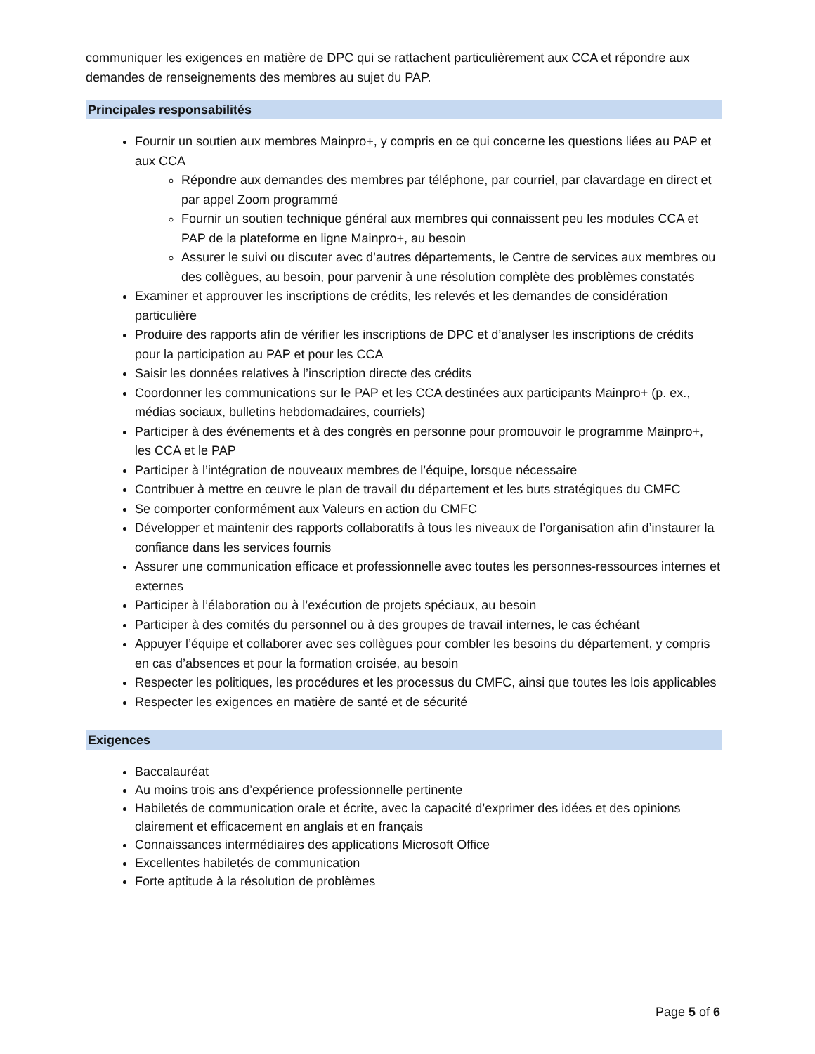communiquer les exigences en matière de DPC qui se rattachent particulièrement aux CCA et répondre aux demandes de renseignements des membres au sujet du PAP.
Principales responsabilités
Fournir un soutien aux membres Mainpro+, y compris en ce qui concerne les questions liées au PAP et aux CCA
Répondre aux demandes des membres par téléphone, par courriel, par clavardage en direct et par appel Zoom programmé
Fournir un soutien technique général aux membres qui connaissent peu les modules CCA et PAP de la plateforme en ligne Mainpro+, au besoin
Assurer le suivi ou discuter avec d’autres départements, le Centre de services aux membres ou des collègues, au besoin, pour parvenir à une résolution complète des problèmes constatés
Examiner et approuver les inscriptions de crédits, les relevés et les demandes de considération particulière
Produire des rapports afin de vérifier les inscriptions de DPC et d’analyser les inscriptions de crédits pour la participation au PAP et pour les CCA
Saisir les données relatives à l’inscription directe des crédits
Coordonner les communications sur le PAP et les CCA destinées aux participants Mainpro+ (p. ex., médias sociaux, bulletins hebdomadaires, courriels)
Participer à des événements et à des congrès en personne pour promouvoir le programme Mainpro+, les CCA et le PAP
Participer à l’intégration de nouveaux membres de l’équipe, lorsque nécessaire
Contribuer à mettre en œuvre le plan de travail du département et les buts stratégiques du CMFC
Se comporter conformément aux Valeurs en action du CMFC
Développer et maintenir des rapports collaboratifs à tous les niveaux de l’organisation afin d’instaurer la confiance dans les services fournis
Assurer une communication efficace et professionnelle avec toutes les personnes-ressources internes et externes
Participer à l’élaboration ou à l’exécution de projets spéciaux, au besoin
Participer à des comités du personnel ou à des groupes de travail internes, le cas échéant
Appuyer l’équipe et collaborer avec ses collègues pour combler les besoins du département, y compris en cas d’absences et pour la formation croisée, au besoin
Respecter les politiques, les procédures et les processus du CMFC, ainsi que toutes les lois applicables
Respecter les exigences en matière de santé et de sécurité
Exigences
Baccalauréat
Au moins trois ans d’expérience professionnelle pertinente
Habiletés de communication orale et écrite, avec la capacité d’exprimer des idées et des opinions clairement et efficacement en anglais et en français
Connaissances intermédiaires des applications Microsoft Office
Excellentes habiletés de communication
Forte aptitude à la résolution de problèmes
Page 5 of 6